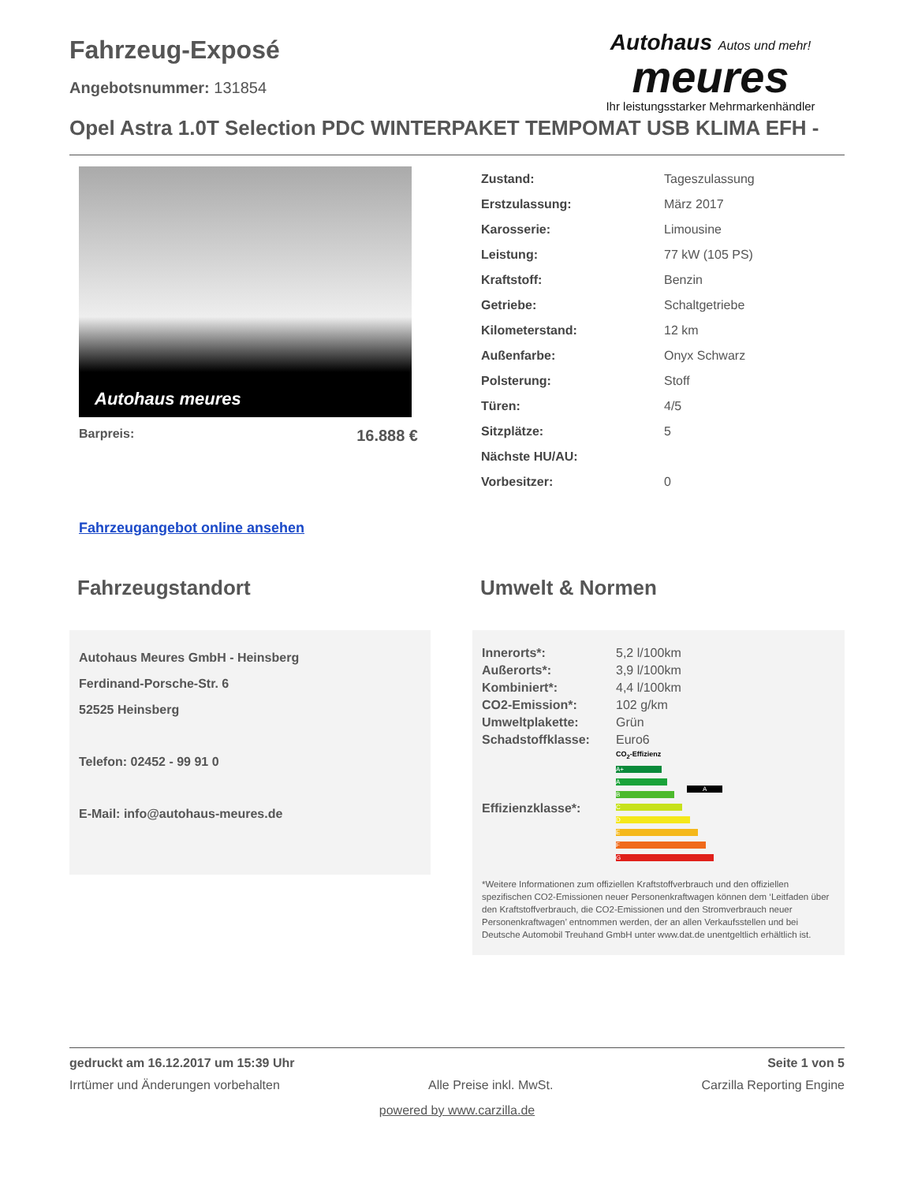Fahrzeug-Exposé
Angebotsnummer: 131854
Autohaus Autos und mehr!
meures
Ihr leistungsstarker Mehrmarkenhändler
Opel Astra 1.0T Selection PDC WINTERPAKET TEMPOMAT USB KLIMA EFH -
Autohaus meures
Barpreis: 16.888 €
| Zustand: | Tageszulassung |
| Erstzulassung: | März 2017 |
| Karosserie: | Limousine |
| Leistung: | 77 kW (105 PS) |
| Kraftstoff: | Benzin |
| Getriebe: | Schaltgetriebe |
| Kilometerstand: | 12 km |
| Außenfarbe: | Onyx Schwarz |
| Polsterung: | Stoff |
| Türen: | 4/5 |
| Sitzplätze: | 5 |
| Nächste HU/AU: | |
| Vorbesitzer: | 0 |
Fahrzeugangebot online ansehen
Fahrzeugstandort
Autohaus Meures GmbH - Heinsberg
Ferdinand-Porsche-Str. 6
52525 Heinsberg
Telefon: 02452 - 99 91 0
E-Mail: info@autohaus-meures.de
Umwelt & Normen
| Innerorts*: | 5,2 l/100km |
| Außerorts*: | 3,9 l/100km |
| Kombiniert*: | 4,4 l/100km |
| CO2-Emission*: | 102 g/km |
| Umweltplakette: | Grün |
| Schadstoffklasse: | Euro6 |
| Effizienzklasse*: | CO<sub>2</sub>-Effizienz A+ A A B C D E F G |
*Weitere Informationen zum offiziellen Kraftstoffverbrauch und den offiziellen spezifischen CO2-Emissionen neuer Personenkraftwagen können dem ‘Leitfaden über den Kraftstoffverbrauch, die CO2-Emissionen und den Stromverbrauch neuer Personenkraftwagen’ entnommen werden, der an allen Verkaufsstellen und bei Deutsche Automobil Treuhand GmbH unter www.dat.de unentgeltlich erhältlich ist.
gedruckt am 16.12.2017 um 15:39 Uhr Seite 1 von 5
Irrtümer und Änderungen vorbehalten Alle Preise inkl. MwSt. Carzilla Reporting Engine
powered by www.carzilla.de